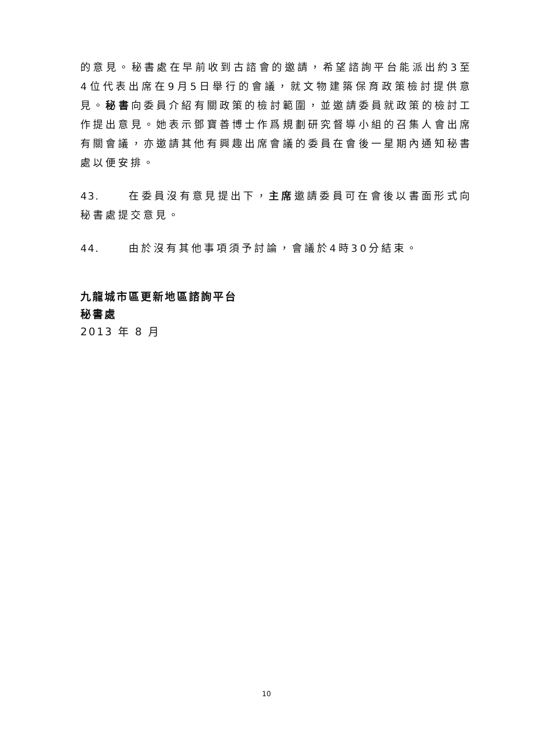的意見。秘書處在早前收到古諮會的邀請，希望諮詢平台能派出約3至4位代表出席在9月5日舉行的會議，就文物建築保育政策檢討提供意見。秘書向委員介紹有關政策的檢討範圍，並邀請委員就政策的檢討工作提出意見。她表示鄧寶善博士作爲規劃研究督導小組的召集人會出席有關會議，亦邀請其他有興趣出席會議的委員在會後一星期內通知秘書處以便安排。
43. 在委員沒有意見提出下，主席邀請委員可在會後以書面形式向秘書處提交意見。
44. 由於沒有其他事項須予討論，會議於4時30分結束。
九龍城市區更新地區諮詢平台
秘書處
2013 年 8 月
10